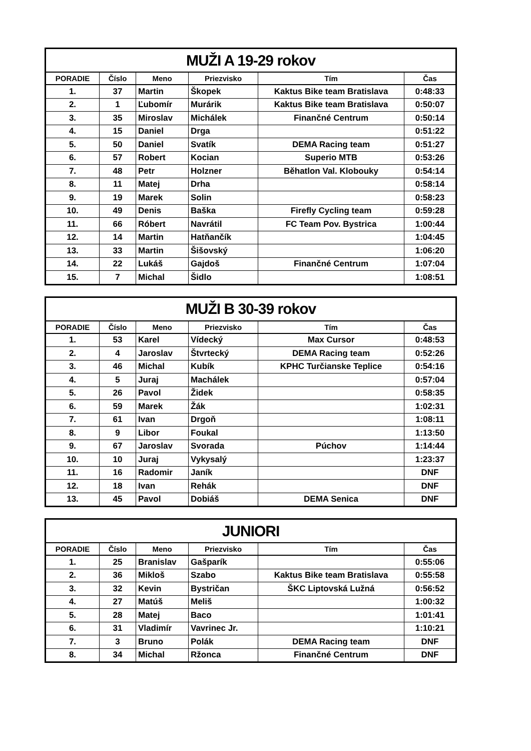| MUŽI A 19-29 rokov | | | | | |
| --- | --- | --- | --- | --- | --- |
| PORADIE | Číslo | Meno | Priezvisko | Tím | Čas |
| 1. | 37 | Martin | Škopek | Kaktus Bike team Bratislava | 0:48:33 |
| 2. | 1 | Ľubomír | Murárik | Kaktus Bike team Bratislava | 0:50:07 |
| 3. | 35 | Miroslav | Michálek | Finančné Centrum | 0:50:14 |
| 4. | 15 | Daniel | Drga | | 0:51:22 |
| 5. | 50 | Daniel | Svatík | DEMA Racing team | 0:51:27 |
| 6. | 57 | Robert | Kocian | Superio MTB | 0:53:26 |
| 7. | 48 | Petr | Holzner | Běhatlon Val. Klobouky | 0:54:14 |
| 8. | 11 | Matej | Drha | | 0:58:14 |
| 9. | 19 | Marek | Solin | | 0:58:23 |
| 10. | 49 | Denis | Baška | Firefly Cycling team | 0:59:28 |
| 11. | 66 | Róbert | Navrátil | FC Team Pov. Bystrica | 1:00:44 |
| 12. | 14 | Martin | Hatňančík | | 1:04:45 |
| 13. | 33 | Martin | Šišovský | | 1:06:20 |
| 14. | 22 | Lukáš | Gajdoš | Finančné Centrum | 1:07:04 |
| 15. | 7 | Michal | Šidlo | | 1:08:51 |
| MUŽI B 30-39 rokov | | | | | |
| --- | --- | --- | --- | --- | --- |
| PORADIE | Číslo | Meno | Priezvisko | Tím | Čas |
| 1. | 53 | Karel | Vídecký | Max Cursor | 0:48:53 |
| 2. | 4 | Jaroslav | Štvrtecký | DEMA Racing team | 0:52:26 |
| 3. | 46 | Michal | Kubík | KPHC Turčianske Teplice | 0:54:16 |
| 4. | 5 | Juraj | Machálek | | 0:57:04 |
| 5. | 26 | Pavol | Židek | | 0:58:35 |
| 6. | 59 | Marek | Žák | | 1:02:31 |
| 7. | 61 | Ivan | Drgoň | | 1:08:11 |
| 8. | 9 | Libor | Foukal | | 1:13:50 |
| 9. | 67 | Jaroslav | Svorada | Púchov | 1:14:44 |
| 10. | 10 | Juraj | Vykysalý | | 1:23:37 |
| 11. | 16 | Radomir | Janík | | DNF |
| 12. | 18 | Ivan | Rehák | | DNF |
| 13. | 45 | Pavol | Dobiáš | DEMA Senica | DNF |
| JUNIORI | | | | | |
| --- | --- | --- | --- | --- | --- |
| PORADIE | Číslo | Meno | Priezvisko | Tím | Čas |
| 1. | 25 | Branislav | Gašparík | | 0:55:06 |
| 2. | 36 | Mikloš | Szabo | Kaktus Bike team Bratislava | 0:55:58 |
| 3. | 32 | Kevin | Bystričan | ŠKC Liptovská Lužná | 0:56:52 |
| 4. | 27 | Matúš | Meliš | | 1:00:32 |
| 5. | 28 | Matej | Baco | | 1:01:41 |
| 6. | 31 | Vladimír | Vavrinec Jr. | | 1:10:21 |
| 7. | 3 | Bruno | Polák | DEMA Racing team | DNF |
| 8. | 34 | Michal | Ržonca | Finančné Centrum | DNF |